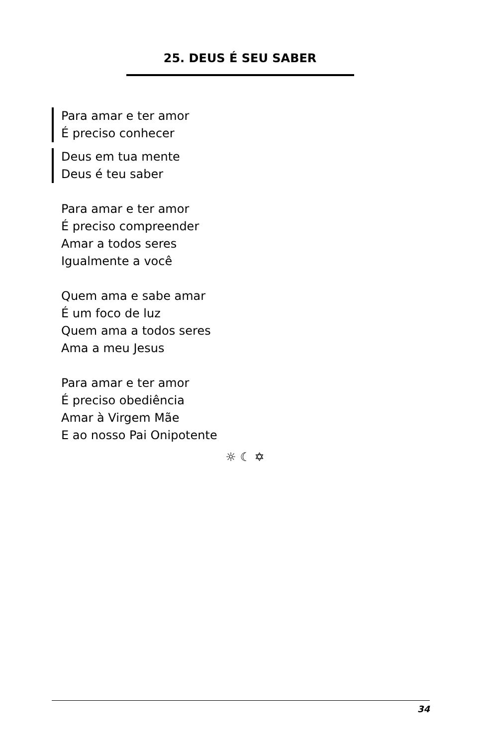25. DEUS É SEU SABER
Para amar e ter amor
É preciso conhecer
Deus em tua mente
Deus é teu saber
Para amar e ter amor
É preciso compreender
Amar a todos seres
Igualmente a você
Quem ama e sabe amar
É um foco de luz
Quem ama a todos seres
Ama a meu Jesus
Para amar e ter amor
É preciso obediência
Amar à Virgem Mãe
E ao nosso Pai Onipotente
☼ ☾ ✡
34